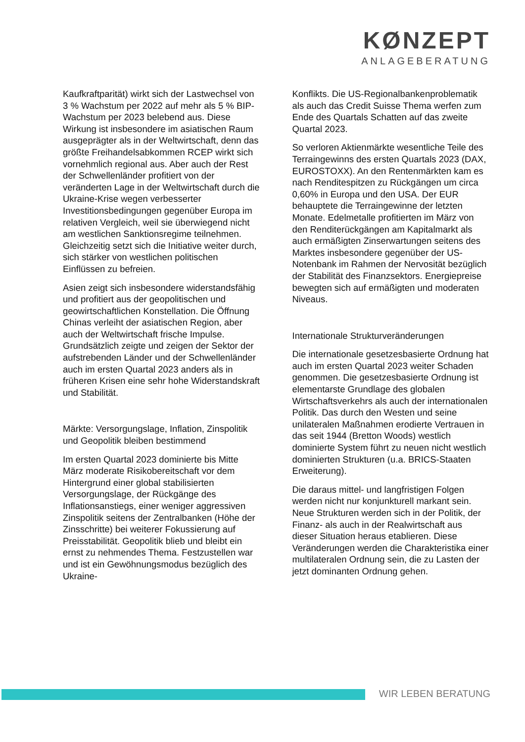KØNZEPT
ANLAGEBERATUNG
Kaufkraftparität) wirkt sich der Lastwechsel von 3 % Wachstum per 2022 auf mehr als 5 % BIP-Wachstum per 2023 belebend aus. Diese Wirkung ist insbesondere im asiatischen Raum ausgeprägter als in der Weltwirtschaft, denn das größte Freihandelsabkommen RCEP wirkt sich vornehmlich regional aus. Aber auch der Rest der Schwellenländer profitiert von der veränderten Lage in der Weltwirtschaft durch die Ukraine-Krise wegen verbesserter Investitionsbedingungen gegenüber Europa im relativen Vergleich, weil sie überwiegend nicht am westlichen Sanktionsregime teilnehmen. Gleichzeitig setzt sich die Initiative weiter durch, sich stärker von westlichen politischen Einflüssen zu befreien.
Asien zeigt sich insbesondere widerstandsfähig und profitiert aus der geopolitischen und geowirtschaftlichen Konstellation. Die Öffnung Chinas verleiht der asiatischen Region, aber auch der Weltwirtschaft frische Impulse. Grundsätzlich zeigte und zeigen der Sektor der aufstrebenden Länder und der Schwellenländer auch im ersten Quartal 2023 anders als in früheren Krisen eine sehr hohe Widerstandskraft und Stabilität.
Märkte: Versorgungslage, Inflation, Zinspolitik und Geopolitik bleiben bestimmend
Im ersten Quartal 2023 dominierte bis Mitte März moderate Risikobereitschaft vor dem Hintergrund einer global stabilisierten Versorgungslage, der Rückgänge des Inflationsanstiegs, einer weniger aggressiven Zinspolitik seitens der Zentralbanken (Höhe der Zinsschritte) bei weiterer Fokussierung auf Preisstabilität. Geopolitik blieb und bleibt ein ernst zu nehmendes Thema. Festzustellen war und ist ein Gewöhnungsmodus bezüglich des Ukraine-
Konflikts. Die US-Regionalbankenproblematik als auch das Credit Suisse Thema werfen zum Ende des Quartals Schatten auf das zweite Quartal 2023.
So verloren Aktienmärkte wesentliche Teile des Terraingewinns des ersten Quartals 2023 (DAX, EUROSTOXX). An den Rentenmärkten kam es nach Renditespitzen zu Rückgängen um circa 0,60% in Europa und den USA. Der EUR behauptete die Terraingewinne der letzten Monate. Edelmetalle profitierten im März von den Renditerückgängen am Kapitalmarkt als auch ermäßigten Zinserwartungen seitens des Marktes insbesondere gegenüber der US-Notenbank im Rahmen der Nervosität bezüglich der Stabilität des Finanzsektors. Energiepreise bewegten sich auf ermäßigten und moderaten Niveaus.
Internationale Strukturveränderungen
Die internationale gesetzesbasierte Ordnung hat auch im ersten Quartal 2023 weiter Schaden genommen. Die gesetzesbasierte Ordnung ist elementarste Grundlage des globalen Wirtschaftsverkehrs als auch der internationalen Politik. Das durch den Westen und seine unilateralen Maßnahmen erodierte Vertrauen in das seit 1944 (Bretton Woods) westlich dominierte System führt zu neuen nicht westlich dominierten Strukturen (u.a. BRICS-Staaten Erweiterung).
Die daraus mittel- und langfristigen Folgen werden nicht nur konjunkturell markant sein. Neue Strukturen werden sich in der Politik, der Finanz- als auch in der Realwirtschaft aus dieser Situation heraus etablieren. Diese Veränderungen werden die Charakteristika einer multilateralen Ordnung sein, die zu Lasten der jetzt dominanten Ordnung gehen.
WIR LEBEN BERATUNG